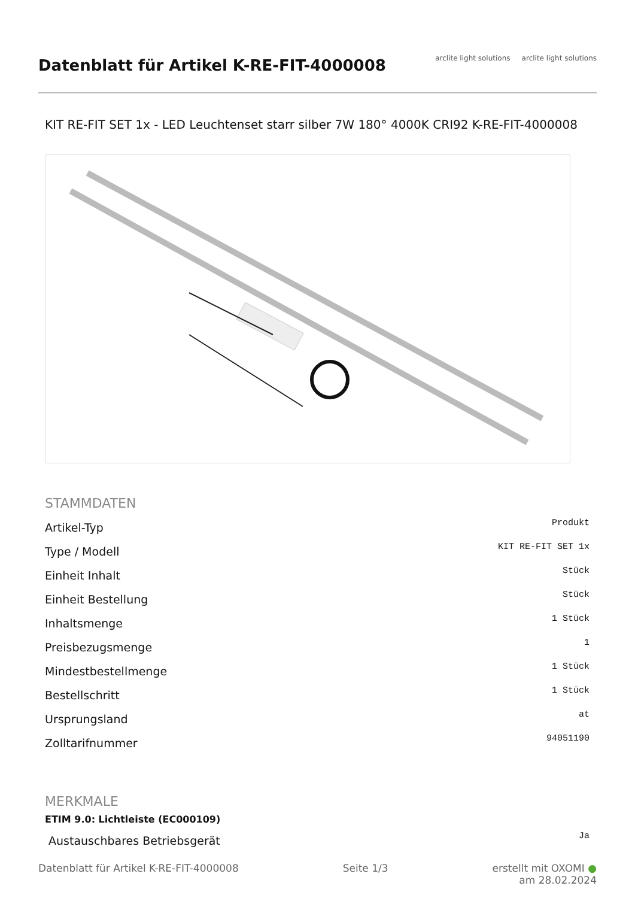Datenblatt für Artikel K-RE-FIT-4000008
arclite light solutions arclite light solutions
KIT RE-FIT SET 1x - LED Leuchtenset starr silber 7W 180° 4000K CRI92 K-RE-FIT-4000008
STAMMDATEN
| Artikel-Typ | Produkt |
| Type / Modell | KIT RE-FIT SET 1x |
| Einheit Inhalt | Stück |
| Einheit Bestellung | Stück |
| Inhaltsmenge | 1 Stück |
| Preisbezugsmenge | 1 |
| Mindestbestellmenge | 1 Stück |
| Bestellschritt | 1 Stück |
| Ursprungsland | at |
| Zolltarifnummer | 94051190 |
MERKMALE
ETIM 9.0: Lichtleiste (EC000109)
| Austauschbares Betriebsgerät | Ja |
Datenblatt für Artikel K-RE-FIT-4000008 Seite 1/3 erstellt mit OXOMI ●
am 28.02.2024